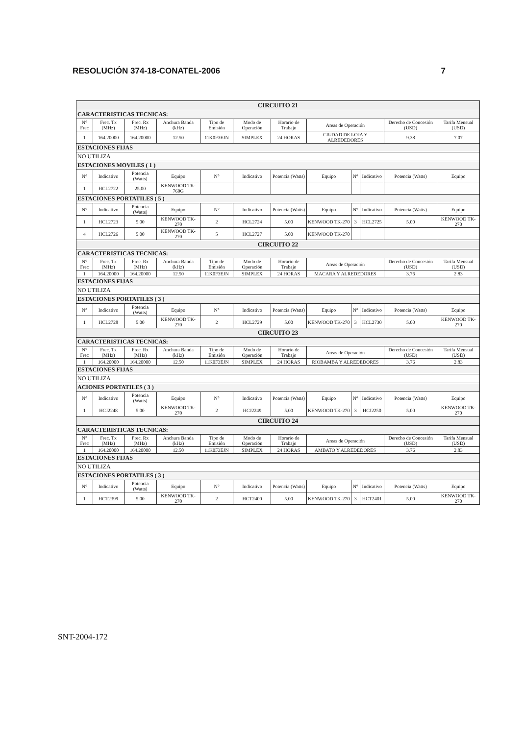RESOLUCIÓN 374-18-CONATEL-2006 7
| CIRCUITO 21 | | | | | | | | | | | |
| CARACTERISTICAS TECNICAS: | | | | | | | | | | | |
| N° Frec | Frec. Tx (MHz) | Frec. Rx (MHz) | Anchura Banda (kHz) | Tipo de Emisión | Modo de Operación | Horario de Trabajo | Areas de Operación | | | Derecho de Concesión (USD) | Tarifa Mensual (USD) |
| 1 | 164.20000 | 164.20000 | 12.50 | 11K0F3EJN | SIMPLEX | 24 HORAS | CIUDAD DE LOJA Y ALREDEDORES | | | 9.38 | 7.07 |
| ESTACIONES FIJAS | | | | | | | | | | | |
| NO UTILIZA | | | | | | | | | | | |
| ESTACIONES MOVILES ( 1 ) | | | | | | | | | | | |
| N° | Indicativo | Potencia (Watts) | Equipo | N° | Indicativo | Potencia (Watts) | Equipo | N° | Indicativo | Potencia (Watts) | Equipo |
| 1 | HCL2722 | 25.00 | KENWOOD TK-760G | | | | | | | | |
| ESTACIONES PORTATILES ( 5 ) | | | | | | | | | | | |
| N° | Indicativo | Potencia (Watts) | Equipo | N° | Indicativo | Potencia (Watts) | Equipo | N° | Indicativo | Potencia (Watts) | Equipo |
| 1 | HCL2723 | 5.00 | KENWOOD TK-270 | 2 | HCL2724 | 5.00 | KENWOOD TK-270 | 3 | HCL2725 | 5.00 | KENWOOD TK-270 |
| 4 | HCL2726 | 5.00 | KENWOOD TK-270 | 5 | HCL2727 | 5.00 | KENWOOD TK-270 | | | | |
| CIRCUITO 22 | | | | | | | | | | | |
| CARACTERISTICAS TECNICAS: | | | | | | | | | | | |
| N° Frec | Frec. Tx (MHz) | Frec. Rx (MHz) | Anchura Banda (kHz) | Tipo de Emisión | Modo de Operación | Horario de Trabajo | Areas de Operación | | | Derecho de Concesión (USD) | Tarifa Mensual (USD) |
| 1 | 164.20000 | 164.20000 | 12.50 | 11K0F3EJN | SIMPLEX | 24 HORAS | MACARA Y ALREDEDORES | | | 3.76 | 2.83 |
| ESTACIONES FIJAS | | | | | | | | | | | |
| NO UTILIZA | | | | | | | | | | | |
| ESTACIONES PORTATILES ( 3 ) | | | | | | | | | | | |
| N° | Indicativo | Potencia (Watts) | Equipo | N° | Indicativo | Potencia (Watts) | Equipo | N° | Indicativo | Potencia (Watts) | Equipo |
| 1 | HCL2728 | 5.00 | KENWOOD TK-270 | 2 | HCL2729 | 5.00 | KENWOOD TK-270 | 3 | HCL2730 | 5.00 | KENWOOD TK-270 |
| CIRCUITO 23 | | | | | | | | | | | |
| CARACTERISTICAS TECNICAS: | | | | | | | | | | | |
| N° Frec | Frec. Tx (MHz) | Frec. Rx (MHz) | Anchura Banda (kHz) | Tipo de Emisión | Modo de Operación | Horario de Trabajo | Areas de Operación | | | Derecho de Concesión (USD) | Tarifa Mensual (USD) |
| 1 | 164.20000 | 164.20000 | 12.50 | 11K0F3EJN | SIMPLEX | 24 HORAS | RIOBAMBA Y ALREDEDORES | | | 3.76 | 2.83 |
| ESTACIONES FIJAS | | | | | | | | | | | |
| NO UTILIZA | | | | | | | | | | | |
| ACIONES PORTATILES ( 3 ) | | | | | | | | | | | |
| N° | Indicativo | Potencia (Watts) | Equipo | N° | Indicativo | Potencia (Watts) | Equipo | N° | Indicativo | Potencia (Watts) | Equipo |
| 1 | HCJ2248 | 5.00 | KENWOOD TK-270 | 2 | HCJ2249 | 5.00 | KENWOOD TK-270 | 3 | HCJ2250 | 5.00 | KENWOOD TK-270 |
| CIRCUITO 24 | | | | | | | | | | | |
| CARACTERISTICAS TECNICAS: | | | | | | | | | | | |
| N° Frec | Frec. Tx (MHz) | Frec. Rx (MHz) | Anchura Banda (kHz) | Tipo de Emisión | Modo de Operación | Horario de Trabajo | Areas de Operación | | | Derecho de Concesión (USD) | Tarifa Mensual (USD) |
| 1 | 164.20000 | 164.20000 | 12.50 | 11K0F3EJN | SIMPLEX | 24 HORAS | AMBATO Y ALREDEDORES | | | 3.76 | 2.83 |
| ESTACIONES FIJAS | | | | | | | | | | | |
| NO UTILIZA | | | | | | | | | | | |
| ESTACIONES PORTATILES ( 3 ) | | | | | | | | | | | |
| N° | Indicativo | Potencia (Watts) | Equipo | N° | Indicativo | Potencia (Watts) | Equipo | N° | Indicativo | Potencia (Watts) | Equipo |
| 1 | HCT2399 | 5.00 | KENWOOD TK-270 | 2 | HCT2400 | 5.00 | KENWOOD TK-270 | 3 | HCT2401 | 5.00 | KENWOOD TK-270 |
SNT-2004-172